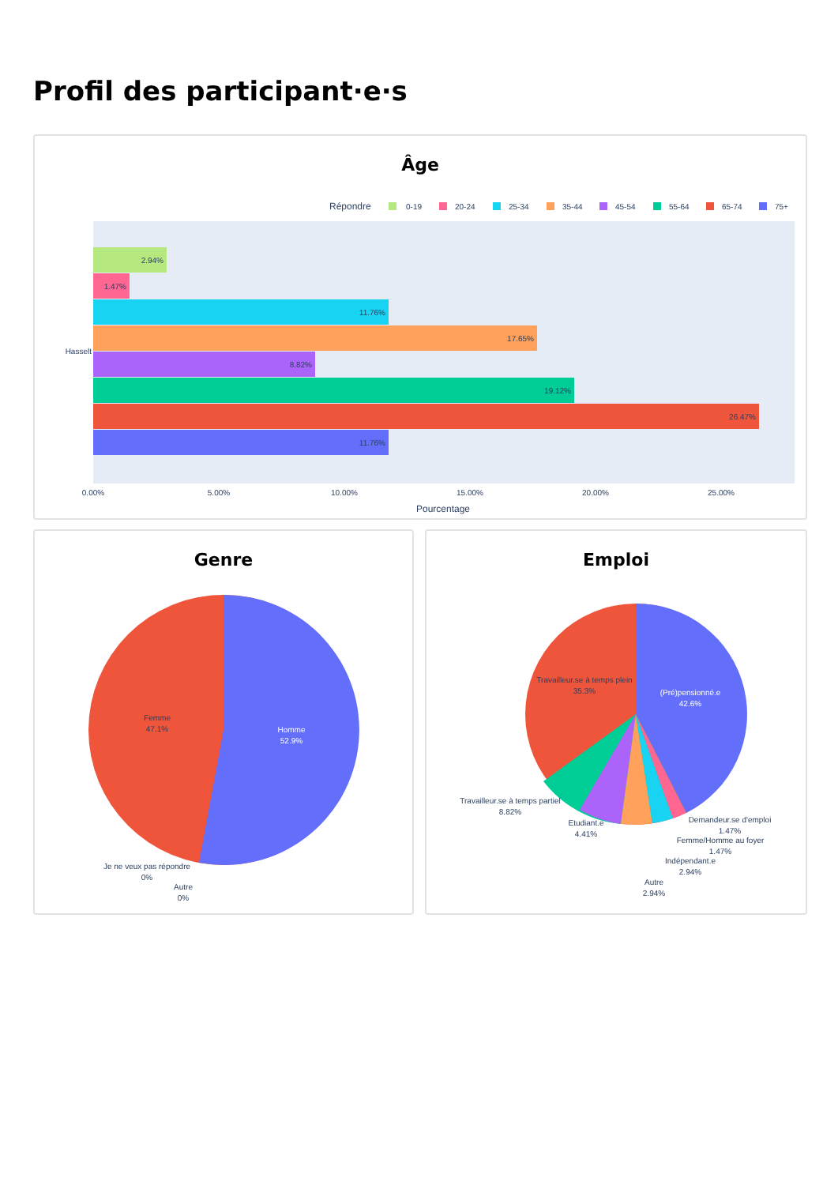Profil des participant·e·s
Âge
Répondre
0-19
20-24
25-34
35-44
45-54
55-64
65-74
75+
2.94%
1.47%
11.76%
17.65%
8.82%
19.12%
26.47%
11.76%
Hasselt
0.00%
5.00%
10.00%
15.00%
20.00%
25.00%
Pourcentage
Genre
Femme
47.1%
Homme
52.9%
Je ne veux pas répondre
0%
Autre
0%
Emploi
Travailleur.se à temps plein
35.3%
(Pré)pensionné.e
42.6%
Travailleur.se à temps partiel
8.82%
Etudiant.e
4.41%
Demandeur.se d'emploi
1.47%
Femme/Homme au foyer
1.47%
Indépendant.e
2.94%
Autre
2.94%